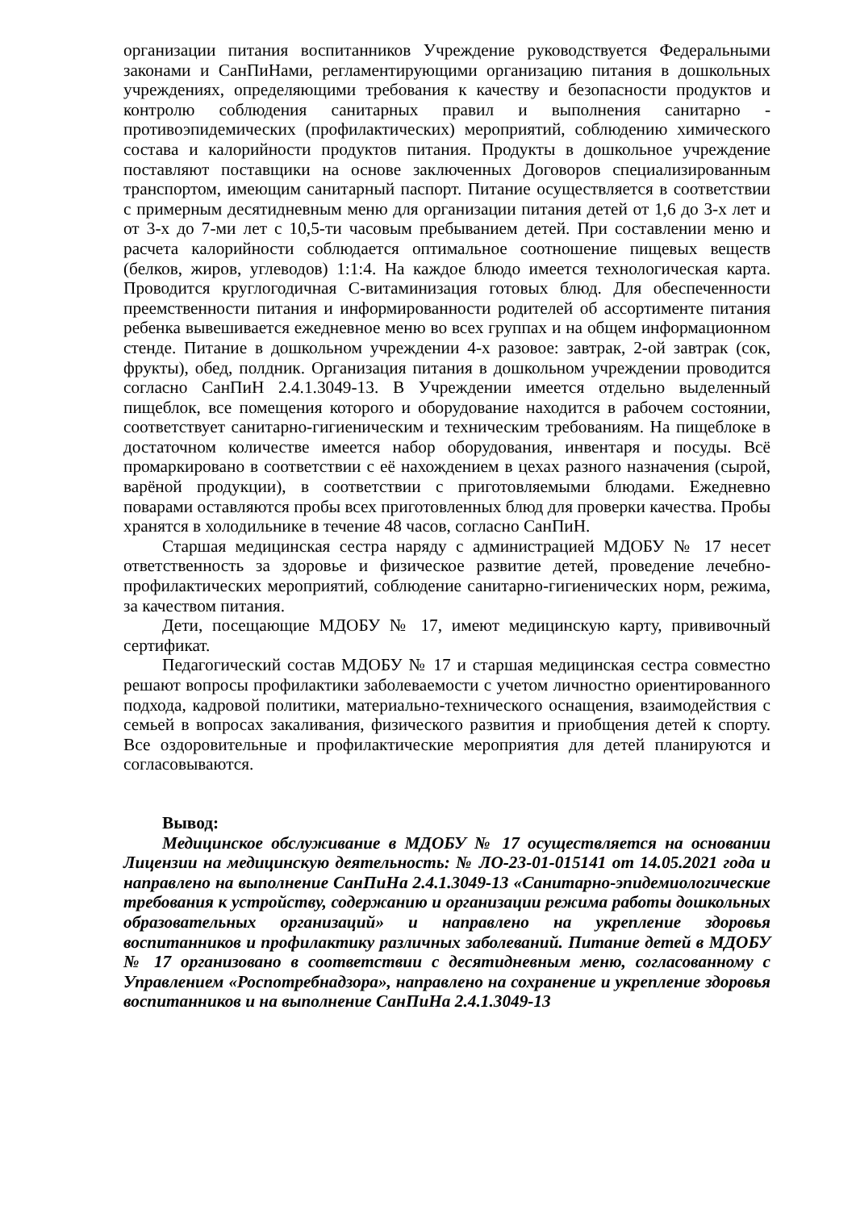организации питания воспитанников Учреждение руководствуется Федеральными законами и СанПиНами, регламентирующими организацию питания в дошкольных учреждениях, определяющими требования к качеству и безопасности продуктов и контролю соблюдения санитарных правил и выполнения санитарно - противоэпидемических (профилактических) мероприятий, соблюдению химического состава и калорийности продуктов питания. Продукты в дошкольное учреждение поставляют поставщики на основе заключенных Договоров специализированным транспортом, имеющим санитарный паспорт. Питание осуществляется в соответствии с примерным десятидневным меню для организации питания детей от 1,6 до 3-х лет и от 3-х до 7-ми лет с 10,5-ти часовым пребыванием детей. При составлении меню и расчета калорийности соблюдается оптимальное соотношение пищевых веществ (белков, жиров, углеводов) 1:1:4. На каждое блюдо имеется технологическая карта. Проводится круглогодичная С-витаминизация готовых блюд. Для обеспеченности преемственности питания и информированности родителей об ассортименте питания ребенка вывешивается ежедневное меню во всех группах и на общем информационном стенде. Питание в дошкольном учреждении 4-х разовое: завтрак, 2-ой завтрак (сок, фрукты), обед, полдник. Организация питания в дошкольном учреждении проводится согласно СанПиН 2.4.1.3049-13. В Учреждении имеется отдельно выделенный пищеблок, все помещения которого и оборудование находится в рабочем состоянии, соответствует санитарно-гигиеническим и техническим требованиям. На пищеблоке в достаточном количестве имеется набор оборудования, инвентаря и посуды. Всё промаркировано в соответствии с её нахождением в цехах разного назначения (сырой, варёной продукции), в соответствии с приготовляемыми блюдами. Ежедневно поварами оставляются пробы всех приготовленных блюд для проверки качества. Пробы хранятся в холодильнике в течение 48 часов, согласно СанПиН.
Старшая медицинская сестра наряду с администрацией МДОБУ № 17 несет ответственность за здоровье и физическое развитие детей, проведение лечебно-профилактических мероприятий, соблюдение санитарно-гигиенических норм, режима, за качеством питания.
Дети, посещающие МДОБУ № 17, имеют медицинскую карту, прививочный сертификат.
Педагогический состав МДОБУ № 17 и старшая медицинская сестра совместно решают вопросы профилактики заболеваемости с учетом личностно ориентированного подхода, кадровой политики, материально-технического оснащения, взаимодействия с семьей в вопросах закаливания, физического развития и приобщения детей к спорту. Все оздоровительные и профилактические мероприятия для детей планируются и согласовываются.
Вывод:
Медицинское обслуживание в МДОБУ № 17 осуществляется на основании Лицензии на медицинскую деятельность: № ЛО-23-01-015141 от 14.05.2021 года и направлено на выполнение СанПиНа 2.4.1.3049-13 «Санитарно-эпидемиологические требования к устройству, содержанию и организации режима работы дошкольных образовательных организаций» и направлено на укрепление здоровья воспитанников и профилактику различных заболеваний. Питание детей в МДОБУ № 17 организовано в соответствии с десятидневным меню, согласованному с Управлением «Роспотребнадзора», направлено на сохранение и укрепление здоровья воспитанников и на выполнение СанПиНа 2.4.1.3049-13